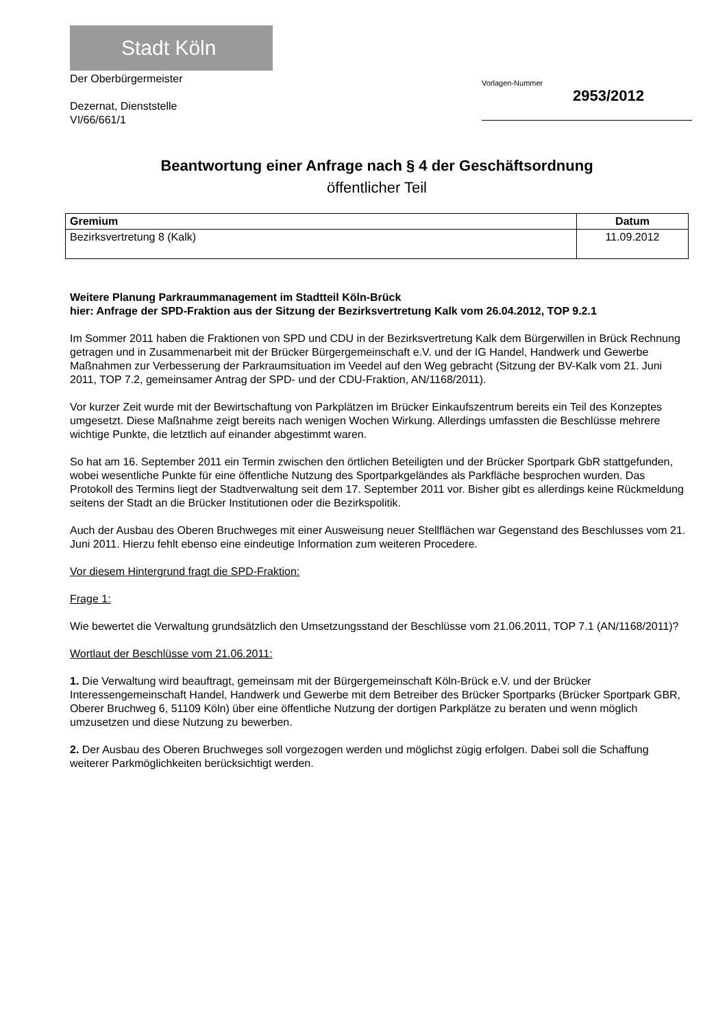Stadt Köln
Der Oberbürgermeister
Dezernat, Dienststelle
VI/66/661/1
Vorlagen-Nummer
2953/2012
Beantwortung einer Anfrage nach § 4 der Geschäftsordnung
öffentlicher Teil
| Gremium | Datum |
| --- | --- |
| Bezirksvertretung 8 (Kalk) | 11.09.2012 |
Weitere Planung Parkraummanagement im Stadtteil Köln-Brück
hier: Anfrage der SPD-Fraktion aus der Sitzung der Bezirksvertretung Kalk vom 26.04.2012, TOP 9.2.1
Im Sommer 2011 haben die Fraktionen von SPD und CDU in der Bezirksvertretung Kalk dem Bürgerwillen in Brück Rechnung getragen und in Zusammenarbeit mit der Brücker Bürgergemeinschaft e.V. und der IG Handel, Handwerk und Gewerbe Maßnahmen zur Verbesserung der Parkraumsituation im Veedel auf den Weg gebracht (Sitzung der BV-Kalk vom 21. Juni 2011, TOP 7.2, gemeinsamer Antrag der SPD- und der CDU-Fraktion, AN/1168/2011).
Vor kurzer Zeit wurde mit der Bewirtschaftung von Parkplätzen im Brücker Einkaufszentrum bereits ein Teil des Konzeptes umgesetzt. Diese Maßnahme zeigt bereits nach wenigen Wochen Wirkung. Allerdings umfassten die Beschlüsse mehrere wichtige Punkte, die letztlich auf einander abgestimmt waren.
So hat am 16. September 2011 ein Termin zwischen den örtlichen Beteiligten und der Brücker Sportpark GbR stattgefunden, wobei wesentliche Punkte für eine öffentliche Nutzung des Sportparkgeländes als Parkfläche besprochen wurden. Das Protokoll des Termins liegt der Stadtverwaltung seit dem 17. September 2011 vor. Bisher gibt es allerdings keine Rückmeldung seitens der Stadt an die Brücker Institutionen oder die Bezirkspolitik.
Auch der Ausbau des Oberen Bruchweges mit einer Ausweisung neuer Stellflächen war Gegenstand des Beschlusses vom 21. Juni 2011. Hierzu fehlt ebenso eine eindeutige Information zum weiteren Procedere.
Vor diesem Hintergrund fragt die SPD-Fraktion:
Frage 1:
Wie bewertet die Verwaltung grundsätzlich den Umsetzungsstand der Beschlüsse vom 21.06.2011, TOP 7.1 (AN/1168/2011)?
Wortlaut der Beschlüsse vom 21.06.2011:
1. Die Verwaltung wird beauftragt, gemeinsam mit der Bürgergemeinschaft Köln-Brück e.V. und der Brücker Interessengemeinschaft Handel, Handwerk und Gewerbe mit dem Betreiber des Brücker Sportparks (Brücker Sportpark GBR, Oberer Bruchweg 6, 51109 Köln) über eine öffentliche Nutzung der dortigen Parkplätze zu beraten und wenn möglich umzusetzen und diese Nutzung zu bewerben.
2. Der Ausbau des Oberen Bruchweges soll vorgezogen werden und möglichst zügig erfolgen. Dabei soll die Schaffung weiterer Parkmöglichkeiten berücksichtigt werden.